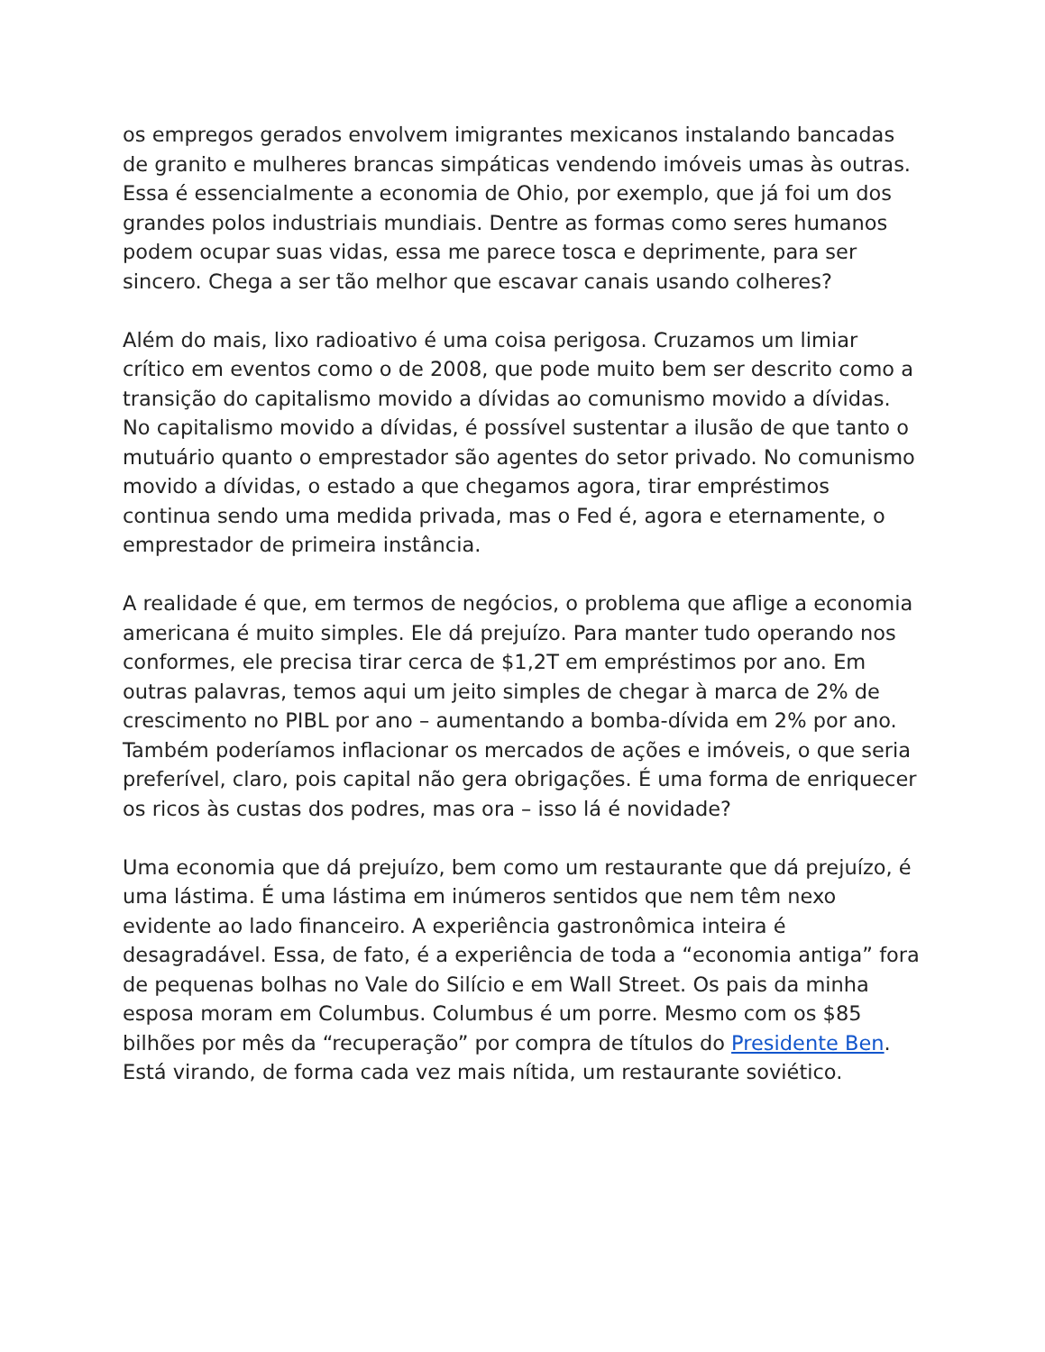os empregos gerados envolvem imigrantes mexicanos instalando bancadas de granito e mulheres brancas simpáticas vendendo imóveis umas às outras. Essa é essencialmente a economia de Ohio, por exemplo, que já foi um dos grandes polos industriais mundiais. Dentre as formas como seres humanos podem ocupar suas vidas, essa me parece tosca e deprimente, para ser sincero. Chega a ser tão melhor que escavar canais usando colheres?
Além do mais, lixo radioativo é uma coisa perigosa. Cruzamos um limiar crítico em eventos como o de 2008, que pode muito bem ser descrito como a transição do capitalismo movido a dívidas ao comunismo movido a dívidas. No capitalismo movido a dívidas, é possível sustentar a ilusão de que tanto o mutuário quanto o emprestador são agentes do setor privado. No comunismo movido a dívidas, o estado a que chegamos agora, tirar empréstimos continua sendo uma medida privada, mas o Fed é, agora e eternamente, o emprestador de primeira instância.
A realidade é que, em termos de negócios, o problema que aflige a economia americana é muito simples. Ele dá prejuízo. Para manter tudo operando nos conformes, ele precisa tirar cerca de $1,2T em empréstimos por ano. Em outras palavras, temos aqui um jeito simples de chegar à marca de 2% de crescimento no PIBL por ano – aumentando a bomba-dívida em 2% por ano. Também poderíamos inflacionar os mercados de ações e imóveis, o que seria preferível, claro, pois capital não gera obrigações. É uma forma de enriquecer os ricos às custas dos podres, mas ora – isso lá é novidade?
Uma economia que dá prejuízo, bem como um restaurante que dá prejuízo, é uma lástima. É uma lástima em inúmeros sentidos que nem têm nexo evidente ao lado financeiro. A experiência gastronômica inteira é desagradável. Essa, de fato, é a experiência de toda a “economia antiga” fora de pequenas bolhas no Vale do Silício e em Wall Street. Os pais da minha esposa moram em Columbus. Columbus é um porre. Mesmo com os $85 bilhões por mês da “recuperação” por compra de títulos do Presidente Ben. Está virando, de forma cada vez mais nítida, um restaurante soviético.